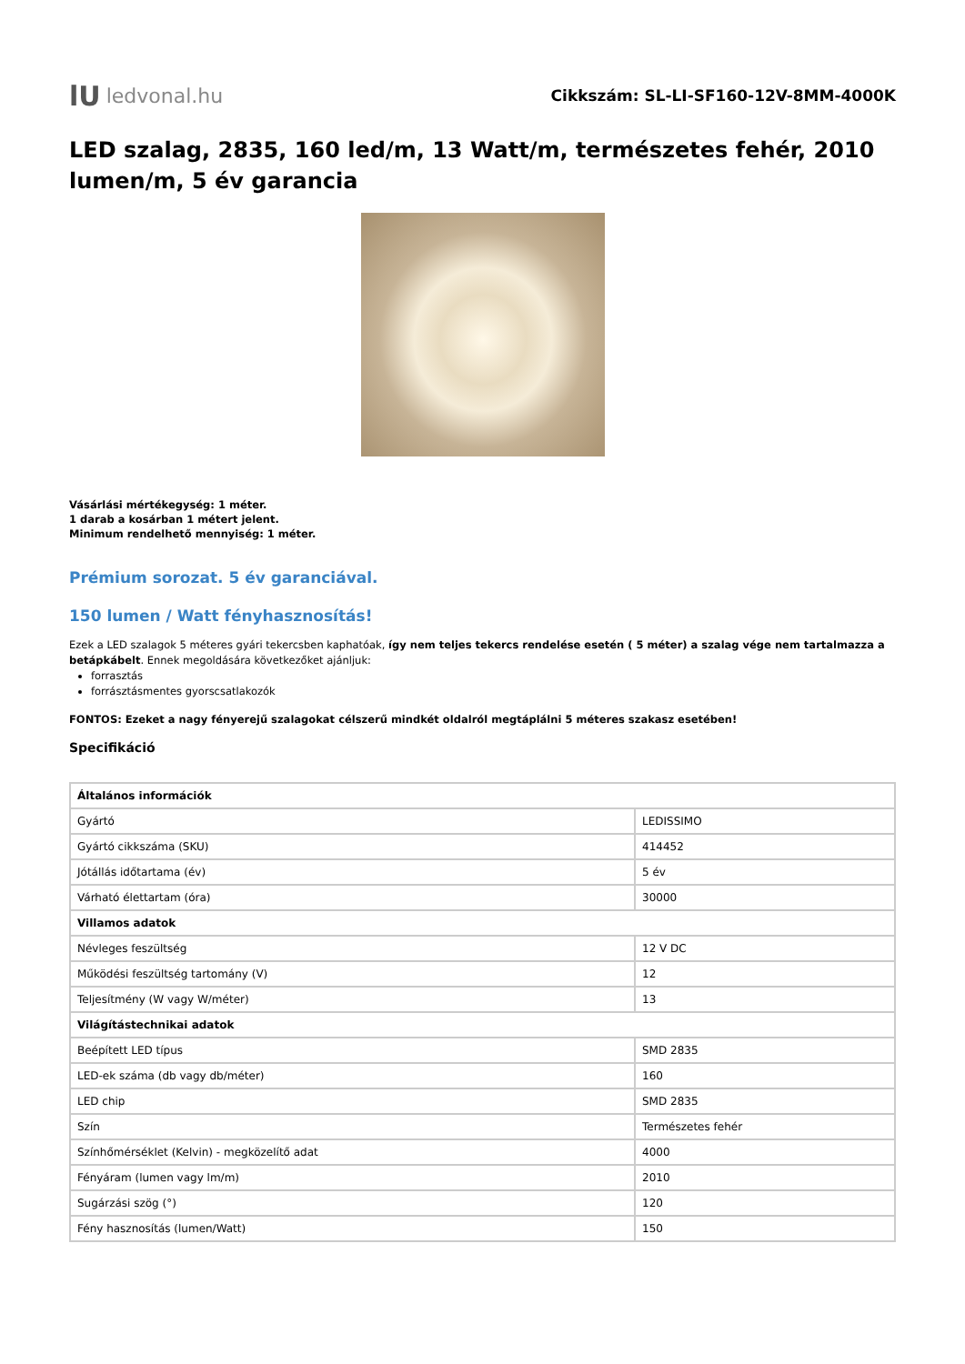lU ledvonal.hu
Cikkszám: SL-LI-SF160-12V-8MM-4000K
LED szalag, 2835, 160 led/m, 13 Watt/m, természetes fehér, 2010 lumen/m, 5 év garancia
Vásárlási mértékegység: 1 méter.
1 darab a kosárban 1 métert jelent.
Minimum rendelhető mennyiség: 1 méter.
Prémium sorozat. 5 év garanciával.
150 lumen / Watt fényhasznosítás!
Ezek a LED szalagok 5 méteres gyári tekercsben kaphatóak, így nem teljes tekercs rendelése esetén ( 5 méter) a szalag vége nem tartalmazza a betápkábelt. Ennek megoldására következőket ajánljuk:
forrasztás
forrásztásmentes gyorscsatlakozók
FONTOS: Ezeket a nagy fényerejű szalagokat célszerű mindkét oldalról megtáplálni 5 méteres szakasz esetében!
Specifikáció
| Általános információk | |
| --- | --- |
| Gyártó | LEDISSIMO |
| Gyártó cikkszáma (SKU) | 414452 |
| Jótállás időtartama (év) | 5 év |
| Várható élettartam (óra) | 30000 |
| Villamos adatok | |
| Névleges feszültség | 12 V DC |
| Működési feszültség tartomány (V) | 12 |
| Teljesítmény (W vagy W/méter) | 13 |
| Világítástechnikai adatok | |
| Beépített LED típus | SMD 2835 |
| LED-ek száma (db vagy db/méter) | 160 |
| LED chip | SMD 2835 |
| Szín | Természetes fehér |
| Színhőmérséklet (Kelvin) - megközelítő adat | 4000 |
| Fényáram (lumen vagy lm/m) | 2010 |
| Sugárzási szög (°) | 120 |
| Fény hasznosítás (lumen/Watt) | 150 |